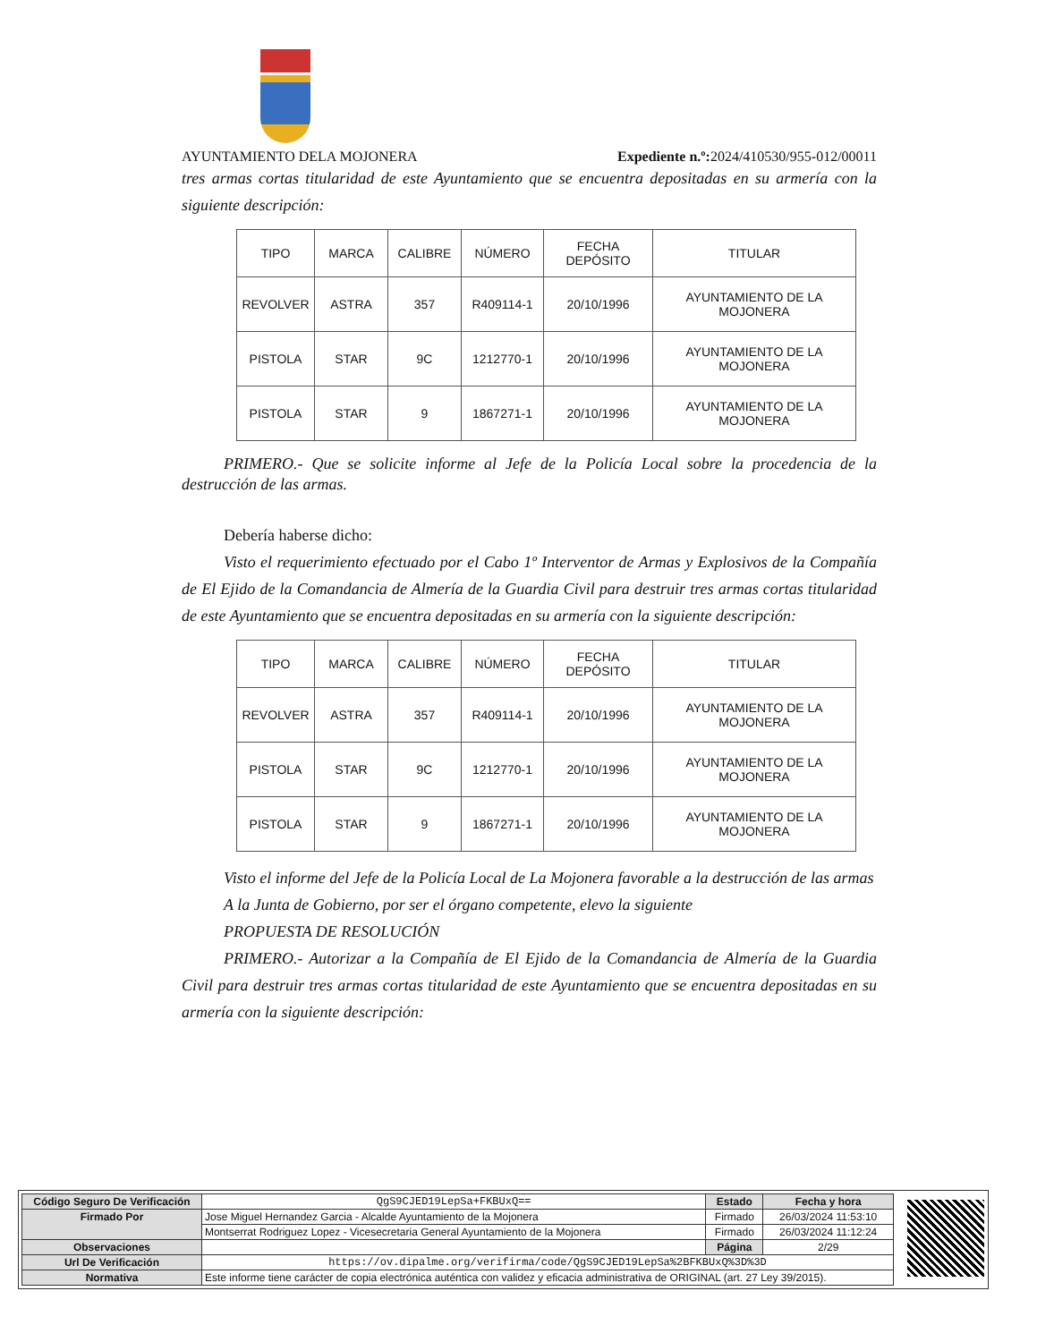AYUNTAMIENTO DELA MOJONERA Expediente n.º: 2024/410530/955-012/00011
tres armas cortas titularidad de este Ayuntamiento que se encuentra depositadas en su armería con la siguiente descripción:
| TIPO | MARCA | CALIBRE | NÚMERO | FECHA DEPÓSITO | TITULAR |
| --- | --- | --- | --- | --- | --- |
| REVOLVER | ASTRA | 357 | R409114-1 | 20/10/1996 | AYUNTAMIENTO DE LA MOJONERA |
| PISTOLA | STAR | 9C | 1212770-1 | 20/10/1996 | AYUNTAMIENTO DE LA MOJONERA |
| PISTOLA | STAR | 9 | 1867271-1 | 20/10/1996 | AYUNTAMIENTO DE LA MOJONERA |
PRIMERO.- Que se solicite informe al Jefe de la Policía Local sobre la procedencia de la destrucción de las armas.
Debería haberse dicho:
Visto el requerimiento efectuado por el Cabo 1º Interventor de Armas y Explosivos de la Compañía de El Ejido de la Comandancia de Almería de la Guardia Civil para destruir tres armas cortas titularidad de este Ayuntamiento que se encuentra depositadas en su armería con la siguiente descripción:
| TIPO | MARCA | CALIBRE | NÚMERO | FECHA DEPÓSITO | TITULAR |
| --- | --- | --- | --- | --- | --- |
| REVOLVER | ASTRA | 357 | R409114-1 | 20/10/1996 | AYUNTAMIENTO DE LA MOJONERA |
| PISTOLA | STAR | 9C | 1212770-1 | 20/10/1996 | AYUNTAMIENTO DE LA MOJONERA |
| PISTOLA | STAR | 9 | 1867271-1 | 20/10/1996 | AYUNTAMIENTO DE LA MOJONERA |
Visto el informe del Jefe de la Policía Local de La Mojonera favorable a la destrucción de las armas
A la Junta de Gobierno, por ser el órgano competente, elevo la siguiente
PROPUESTA DE RESOLUCIÓN
PRIMERO.- Autorizar a la Compañía de El Ejido de la Comandancia de Almería de la Guardia Civil para destruir tres armas cortas titularidad de este Ayuntamiento que se encuentra depositadas en su armería con la siguiente descripción:
| Código Seguro De Verificación | QgS9CJED19LepSa+FKBUxQ== | Estado | Fecha y hora |
| Firmado Por | Jose Miguel Hernandez Garcia - Alcalde Ayuntamiento de la Mojonera | Firmado | 26/03/2024 11:53:10 |
| | Montserrat Rodriguez Lopez - Vicesecretaria General Ayuntamiento de la Mojonera | Firmado | 26/03/2024 11:12:24 |
| Observaciones | | Página | 2/29 |
| Url De Verificación | https://ov.dipalme.org/verifirma/code/QgS9CJED19LepSa%2BFKBUxQ%3D%3D | | |
| Normativa | Este informe tiene carácter de copia electrónica auténtica con validez y eficacia administrativa de ORIGINAL (art. 27 Ley 39/2015). | | |